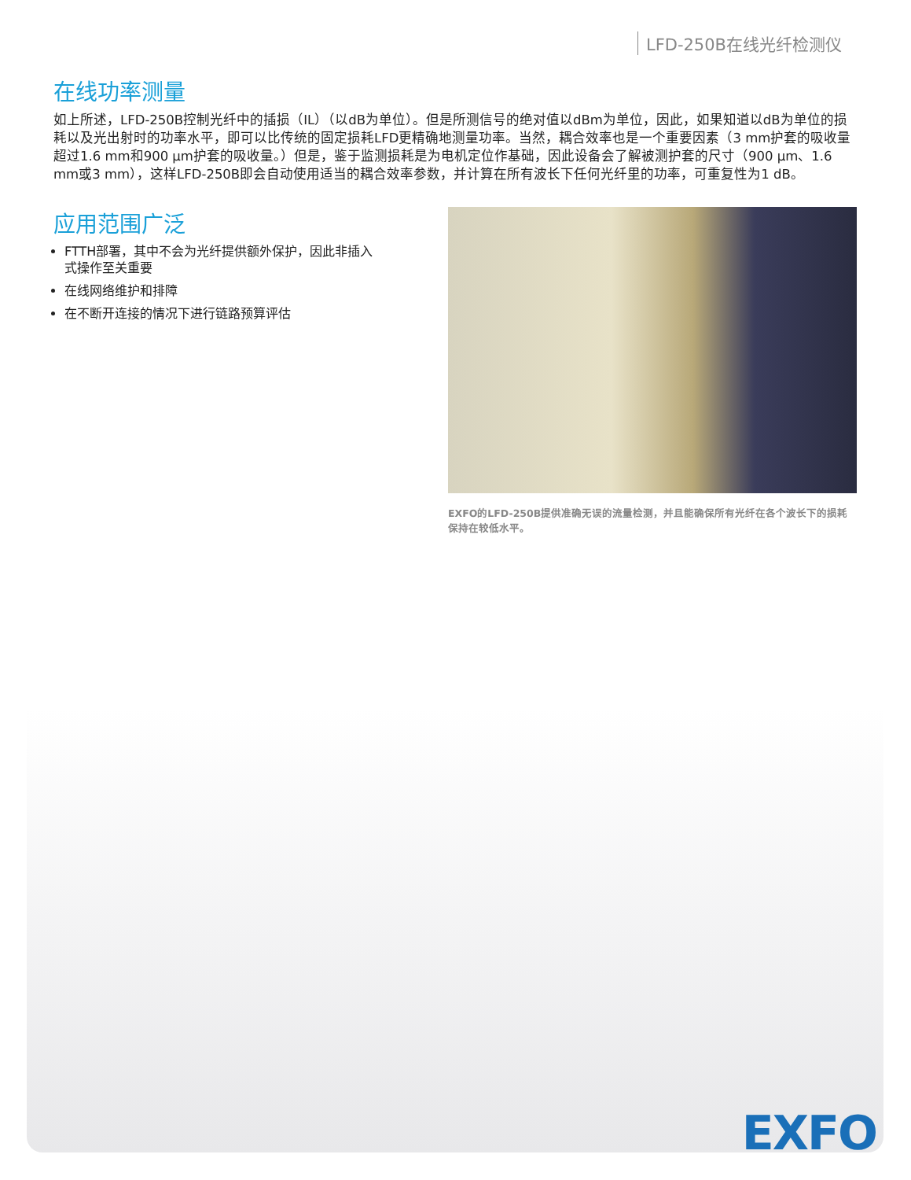LFD-250B在线光纤检测仪
在线功率测量
如上所述，LFD-250B控制光纤中的插损（IL）（以dB为单位）。但是所测信号的绝对值以dBm为单位，因此，如果知道以dB为单位的损耗以及光出射时的功率水平，即可以比传统的固定损耗LFD更精确地测量功率。当然，耦合效率也是一个重要因素（3 mm护套的吸收量超过1.6 mm和900 μm护套的吸收量。）但是，鉴于监测损耗是为电机定位作基础，因此设备会了解被测护套的尺寸（900 μm、1.6 mm或3 mm），这样LFD-250B即会自动使用适当的耦合效率参数，并计算在所有波长下任何光纤里的功率，可重复性为1 dB。
应用范围广泛
FTTH部署，其中不会为光纤提供额外保护，因此非插入式操作至关重要
在线网络维护和排障
在不断开连接的情况下进行链路预算评估
EXFO的LFD-250B提供准确无误的流量检测，并且能确保所有光纤在各个波长下的损耗保持在较低水平。
EXFO